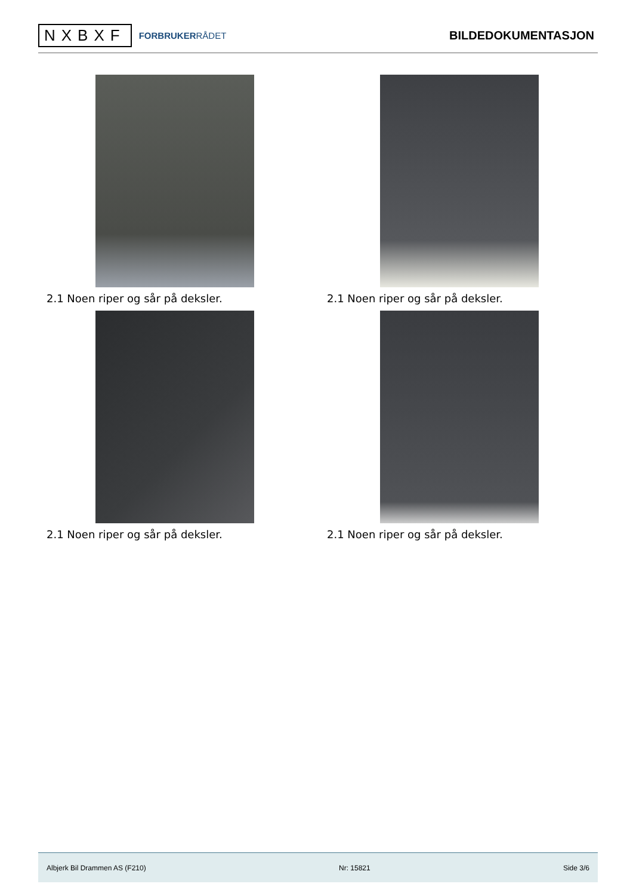NXBXF
FORBRUKERRÅDET
BILDEDOKUMENTASJON
2.1 Noen riper og sår på deksler.
2.1 Noen riper og sår på deksler.
2.1 Noen riper og sår på deksler.
2.1 Noen riper og sår på deksler.
Albjerk Bil Drammen AS (F210) Nr: 15821 Side 3/6